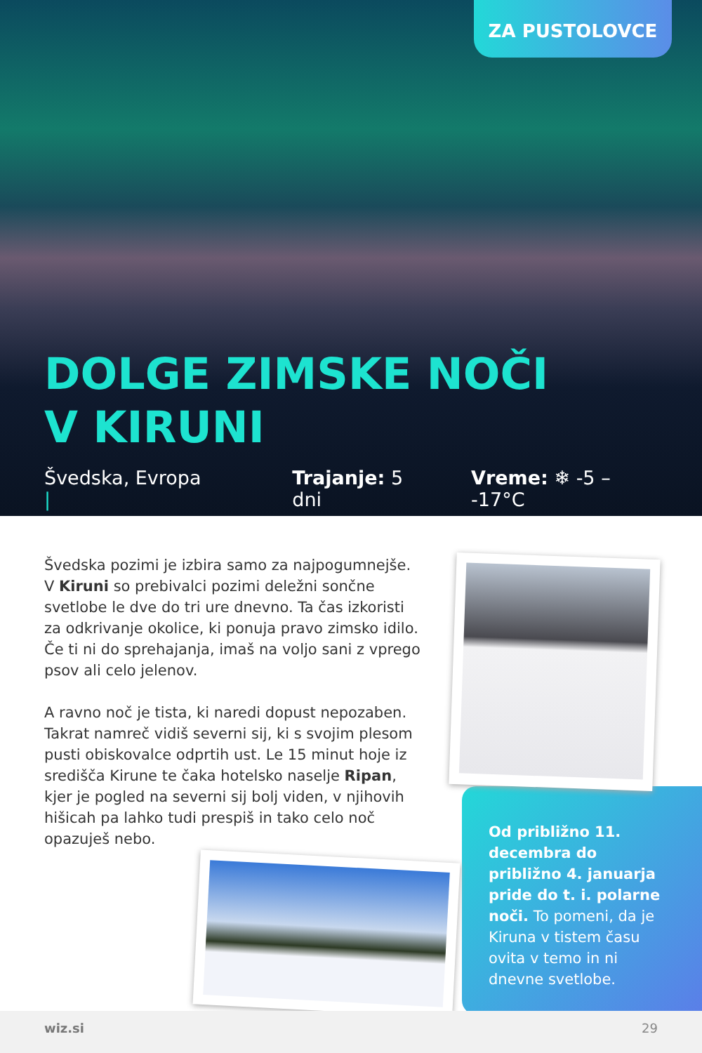ZA PUSTOLOVCE
DOLGE ZIMSKE NOČI
V KIRUNI
Švedska, Evropa | Trajanje: 5 dni Vreme: ❄ -5 – -17°C
Švedska pozimi je izbira samo za najpogumnejše. V Kiruni so prebivalci pozimi deležni sončne svetlobe le dve do tri ure dnevno. Ta čas izkoristi za odkrivanje okolice, ki ponuja pravo zimsko idilo. Če ti ni do sprehajanja, imaš na voljo sani z vprego psov ali celo jelenov.
A ravno noč je tista, ki naredi dopust nepozaben. Takrat namreč vidiš severni sij, ki s svojim plesom pusti obiskovalce odprtih ust. Le 15 minut hoje iz središča Kirune te čaka hotelsko naselje Ripan, kjer je pogled na severni sij bolj viden, v njihovih hišicah pa lahko tudi prespiš in tako celo noč opazuješ nebo.
Od približno 11. decembra do približno 4. januarja pride do t. i. polarne noči. To pomeni, da je Kiruna v tistem času ovita v temo in ni dnevne svetlobe.
wiz.si 29